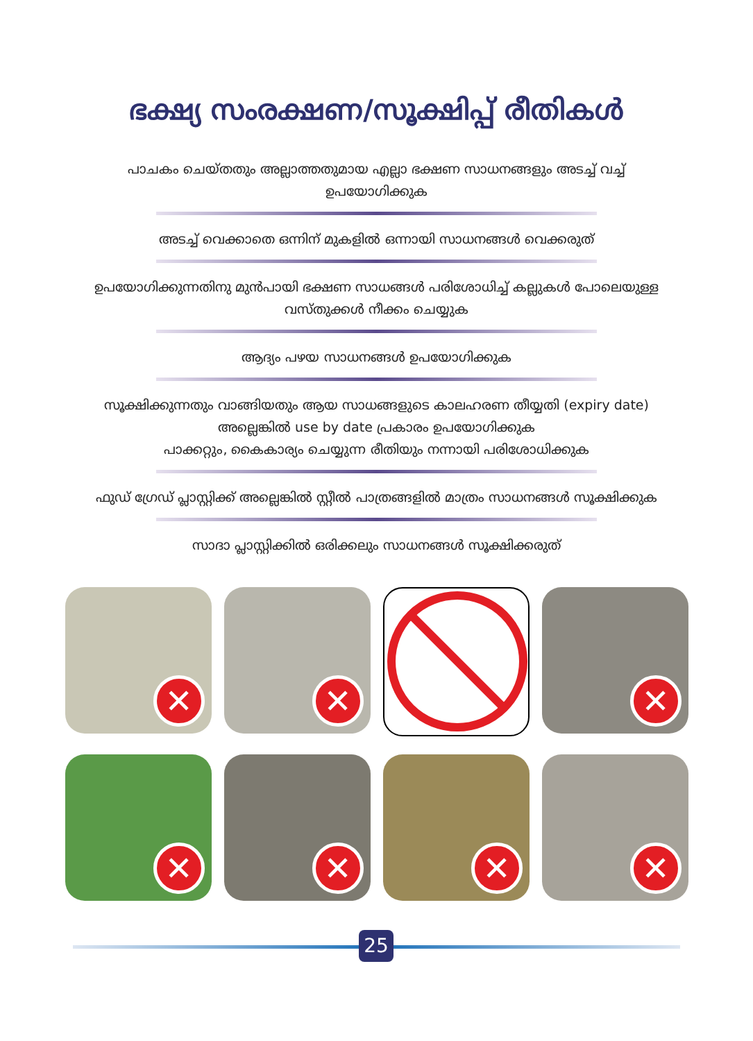ഭക്ഷ്യ സംരക്ഷണ/സൂക്ഷിപ്പ് രീതികൾ
പാചകം ചെയ്തതും അല്ലാത്തതുമായ എല്ലാ ഭക്ഷണ സാധനങ്ങളും അടച്ച് വച്ച് ഉപയോഗിക്കുക
അടച്ച് വെക്കാതെ ഒന്നിന് മുകളിൽ ഒന്നായി സാധനങ്ങൾ വെക്കരുത്
ഉപയോഗിക്കുന്നതിനു മുൻപായി ഭക്ഷണ സാധങ്ങൾ പരിശോധിച്ച് കല്ലുകൾ പോലെയുള്ള വസ്തുക്കൾ നീക്കം ചെയ്യുക
ആദ്യം പഴയ സാധനങ്ങൾ ഉപയോഗിക്കുക
സൂക്ഷിക്കുന്നതും വാങ്ങിയതും ആയ സാധങ്ങളുടെ കാലഹരണ തീയ്യതി (expiry date) അല്ലെങ്കിൽ use by date പ്രകാരം ഉപയോഗിക്കുക
പാക്കറ്റും, കൈകാര്യം ചെയ്യുന്ന രീതിയും നന്നായി പരിശോധിക്കുക
ഫുഡ് ഗ്രേഡ് പ്ലാസ്റ്റിക്ക് അല്ലെങ്കിൽ സ്റ്റീൽ പാത്രങ്ങളിൽ മാത്രം സാധനങ്ങൾ സൂക്ഷിക്കുക
സാദാ പ്ലാസ്റ്റിക്കിൽ ഒരിക്കലും സാധനങ്ങൾ സൂക്ഷിക്കരുത്
✕
✕
✕
✕
✕
✕
✕
25